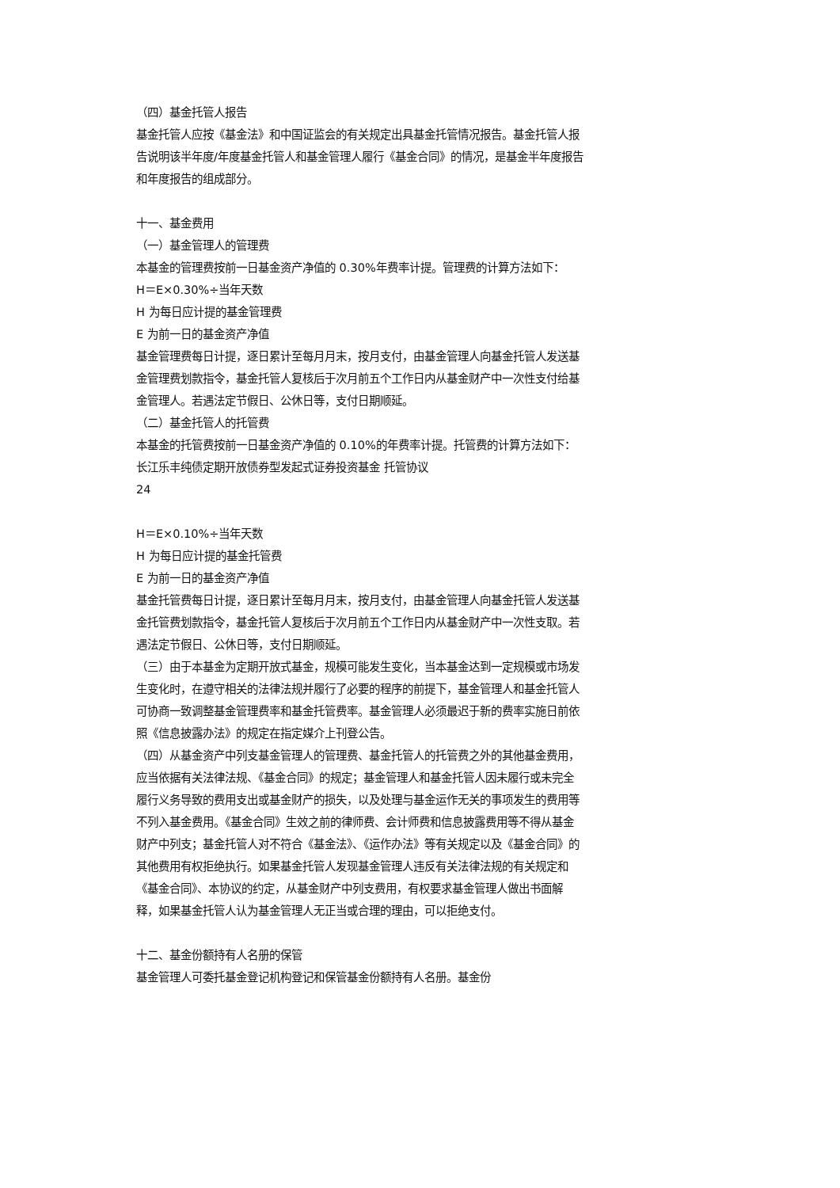（四）基金托管人报告
基金托管人应按《基金法》和中国证监会的有关规定出具基金托管情况报告。基金托管人报告说明该半年度/年度基金托管人和基金管理人履行《基金合同》的情况，是基金半年度报告和年度报告的组成部分。
十一、基金费用
（一）基金管理人的管理费
本基金的管理费按前一日基金资产净值的 0.30%年费率计提。管理费的计算方法如下：
H＝E×0.30%÷当年天数
H 为每日应计提的基金管理费
E 为前一日的基金资产净值
基金管理费每日计提，逐日累计至每月月末，按月支付，由基金管理人向基金托管人发送基金管理费划款指令，基金托管人复核后于次月前五个工作日内从基金财产中一次性支付给基金管理人。若遇法定节假日、公休日等，支付日期顺延。
（二）基金托管人的托管费
本基金的托管费按前一日基金资产净值的 0.10%的年费率计提。托管费的计算方法如下： 长江乐丰纯债定期开放债券型发起式证券投资基金 托管协议
24
H＝E×0.10%÷当年天数
H 为每日应计提的基金托管费
E 为前一日的基金资产净值
基金托管费每日计提，逐日累计至每月月末，按月支付，由基金管理人向基金托管人发送基金托管费划款指令，基金托管人复核后于次月前五个工作日内从基金财产中一次性支取。若遇法定节假日、公休日等，支付日期顺延。
（三）由于本基金为定期开放式基金，规模可能发生变化，当本基金达到一定规模或市场发生变化时，在遵守相关的法律法规并履行了必要的程序的前提下，基金管理人和基金托管人可协商一致调整基金管理费率和基金托管费率。基金管理人必须最迟于新的费率实施日前依照《信息披露办法》的规定在指定媒介上刊登公告。
（四）从基金资产中列支基金管理人的管理费、基金托管人的托管费之外的其他基金费用，应当依据有关法律法规、《基金合同》的规定；基金管理人和基金托管人因未履行或未完全履行义务导致的费用支出或基金财产的损失，以及处理与基金运作无关的事项发生的费用等不列入基金费用。《基金合同》生效之前的律师费、会计师费和信息披露费用等不得从基金财产中列支；基金托管人对不符合《基金法》、《运作办法》等有关规定以及《基金合同》的其他费用有权拒绝执行。如果基金托管人发现基金管理人违反有关法律法规的有关规定和《基金合同》、本协议的约定，从基金财产中列支费用，有权要求基金管理人做出书面解释，如果基金托管人认为基金管理人无正当或合理的理由，可以拒绝支付。
十二、基金份额持有人名册的保管
基金管理人可委托基金登记机构登记和保管基金份额持有人名册。基金份